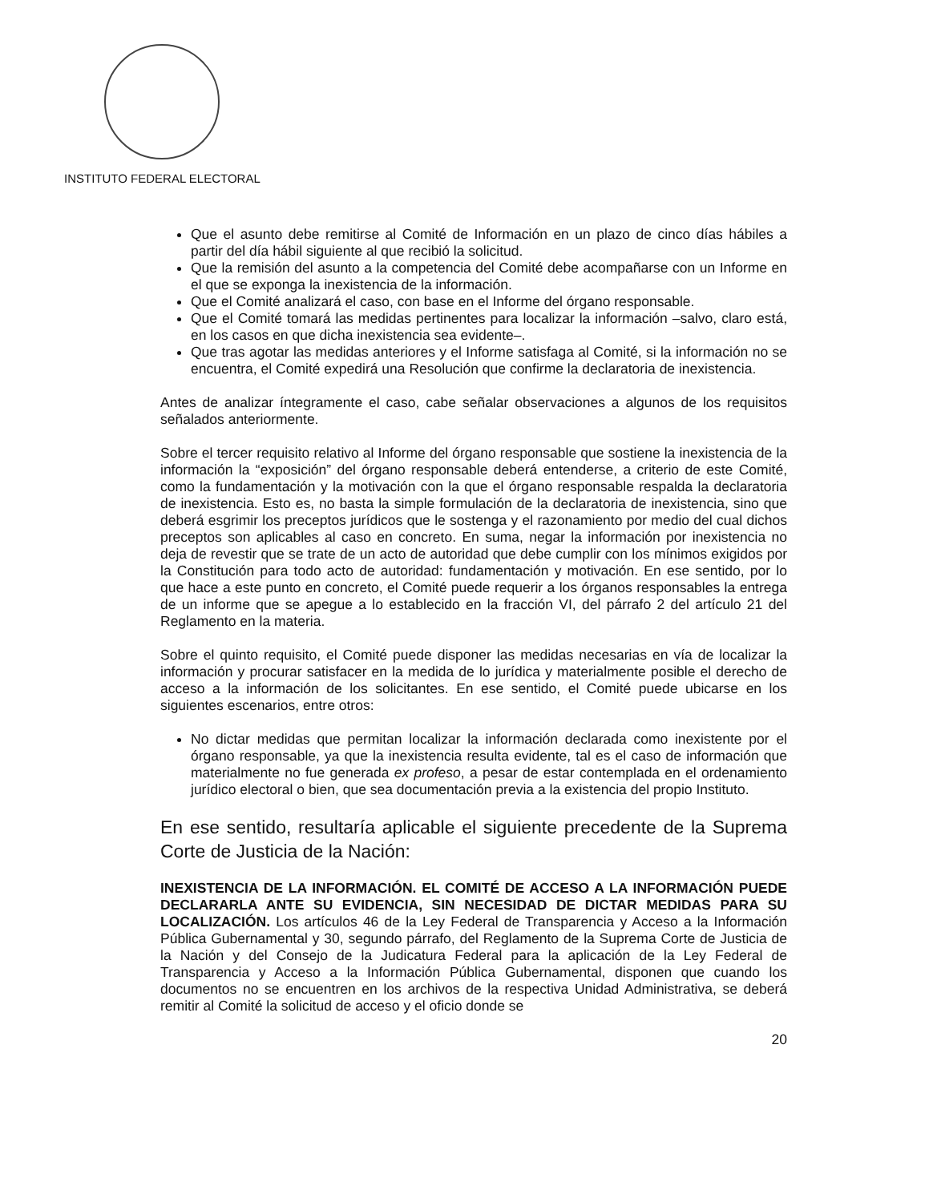INSTITUTO FEDERAL ELECTORAL
Que el asunto debe remitirse al Comité de Información en un plazo de cinco días hábiles a partir del día hábil siguiente al que recibió la solicitud.
Que la remisión del asunto a la competencia del Comité debe acompañarse con un Informe en el que se exponga la inexistencia de la información.
Que el Comité analizará el caso, con base en el Informe del órgano responsable.
Que el Comité tomará las medidas pertinentes para localizar la información –salvo, claro está, en los casos en que dicha inexistencia sea evidente–.
Que tras agotar las medidas anteriores y el Informe satisfaga al Comité, si la información no se encuentra, el Comité expedirá una Resolución que confirme la declaratoria de inexistencia.
Antes de analizar íntegramente el caso, cabe señalar observaciones a algunos de los requisitos señalados anteriormente.
Sobre el tercer requisito relativo al Informe del órgano responsable que sostiene la inexistencia de la información la “exposición” del órgano responsable deberá entenderse, a criterio de este Comité, como la fundamentación y la motivación con la que el órgano responsable respalda la declaratoria de inexistencia. Esto es, no basta la simple formulación de la declaratoria de inexistencia, sino que deberá esgrimir los preceptos jurídicos que le sostenga y el razonamiento por medio del cual dichos preceptos son aplicables al caso en concreto. En suma, negar la información por inexistencia no deja de revestir que se trate de un acto de autoridad que debe cumplir con los mínimos exigidos por la Constitución para todo acto de autoridad: fundamentación y motivación. En ese sentido, por lo que hace a este punto en concreto, el Comité puede requerir a los órganos responsables la entrega de un informe que se apegue a lo establecido en la fracción VI, del párrafo 2 del artículo 21 del Reglamento en la materia.
Sobre el quinto requisito, el Comité puede disponer las medidas necesarias en vía de localizar la información y procurar satisfacer en la medida de lo jurídica y materialmente posible el derecho de acceso a la información de los solicitantes. En ese sentido, el Comité puede ubicarse en los siguientes escenarios, entre otros:
No dictar medidas que permitan localizar la información declarada como inexistente por el órgano responsable, ya que la inexistencia resulta evidente, tal es el caso de información que materialmente no fue generada ex profeso, a pesar de estar contemplada en el ordenamiento jurídico electoral o bien, que sea documentación previa a la existencia del propio Instituto.
En ese sentido, resultaría aplicable el siguiente precedente de la Suprema Corte de Justicia de la Nación:
INEXISTENCIA DE LA INFORMACIÓN. EL COMITÉ DE ACCESO A LA INFORMACIÓN PUEDE DECLARARLA ANTE SU EVIDENCIA, SIN NECESIDAD DE DICTAR MEDIDAS PARA SU LOCALIZACIÓN. Los artículos 46 de la Ley Federal de Transparencia y Acceso a la Información Pública Gubernamental y 30, segundo párrafo, del Reglamento de la Suprema Corte de Justicia de la Nación y del Consejo de la Judicatura Federal para la aplicación de la Ley Federal de Transparencia y Acceso a la Información Pública Gubernamental, disponen que cuando los documentos no se encuentren en los archivos de la respectiva Unidad Administrativa, se deberá remitir al Comité la solicitud de acceso y el oficio donde se
20